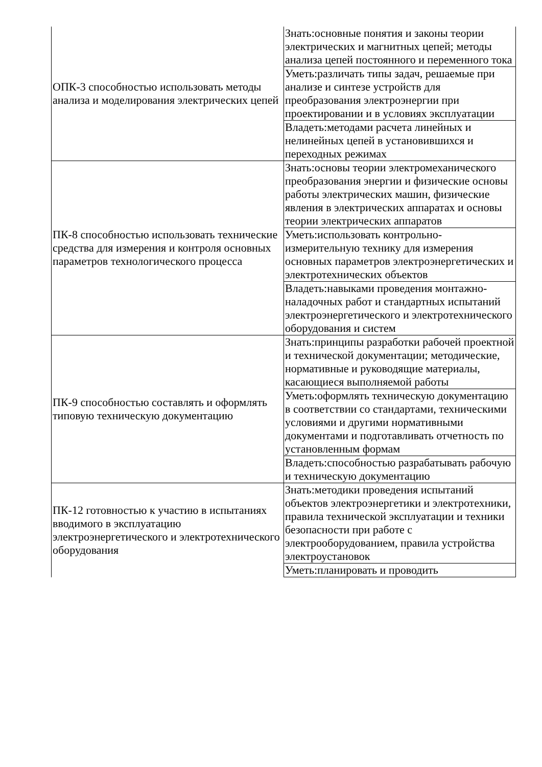| ОПК-3 способностью использовать методы анализа и моделирования электрических цепей | Знать:основные понятия и законы теории электрических и магнитных цепей; методы анализа цепей постоянного и переменного тока |
| | Уметь:различать типы задач, решаемые при анализе и синтезе устройств для преобразования электроэнергии при проектировании и в условиях эксплуатации |
| | Владеть:методами расчета линейных и нелинейных цепей в установившихся и переходных режимах |
| ПК-8 способностью использовать технические средства для измерения и контроля основных параметров технологического процесса | Знать:основы теории электромеханического преобразования энергии и физические основы работы электрических машин, физические явления в электрических аппаратах и основы теории электрических аппаратов |
| | Уметь:использовать контрольно-измерительную технику для измерения основных параметров электроэнергетических и электротехнических объектов |
| | Владеть:навыками проведения монтажно-наладочных работ и стандартных испытаний электроэнергетического и электротехнического оборудования и систем |
| ПК-9 способностью составлять и оформлять типовую техническую документацию | Знать:принципы разработки рабочей проектной и технической документации; методические, нормативные и руководящие материалы, касающиеся выполняемой работы |
| | Уметь:оформлять техническую документацию в соответствии со стандартами, техническими условиями и другими нормативными документами и подготавливать отчетность по установленным формам |
| | Владеть:способностью разрабатывать рабочую и техническую документацию |
| ПК-12 готовностью к участию в испытаниях вводимого в эксплуатацию электроэнергетического и электротехнического оборудования | Знать:методики проведения испытаний объектов электроэнергетики и электротехники, правила технической эксплуатации и техники безопасности при работе с электрооборудованием, правила устройства электроустановок |
| | Уметь:планировать и проводить |